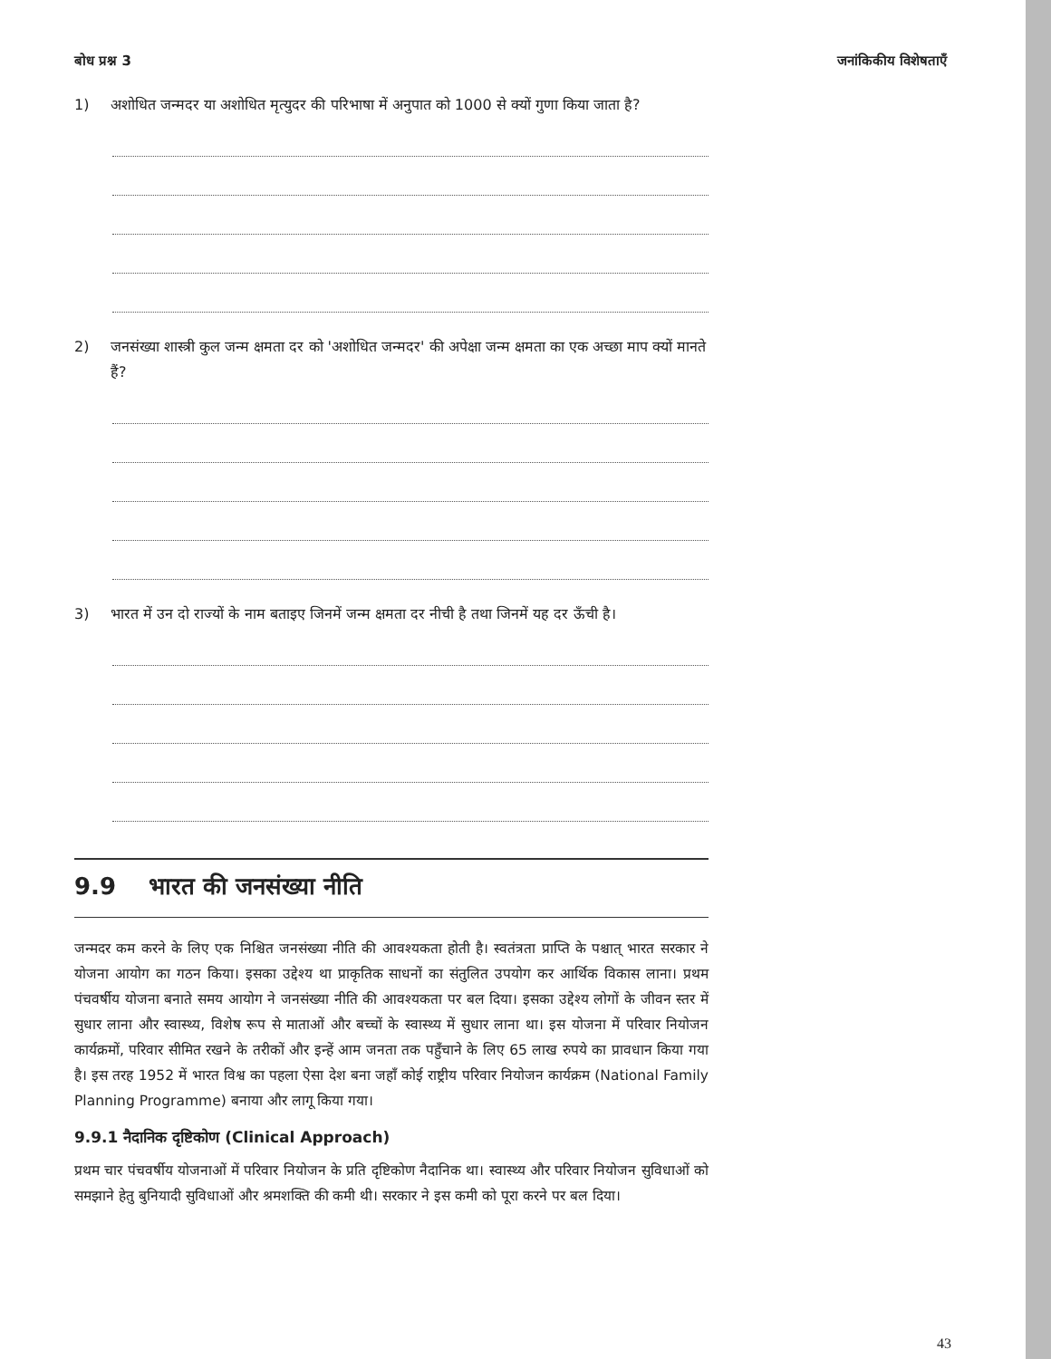बोध प्रश्न 3 जनांकिकीय विशेषताएँ
1) अशोधित जन्मदर या अशोधित मृत्युदर की परिभाषा में अनुपात को 1000 से क्यों गुणा किया जाता है?
2) जनसंख्या शास्त्री कुल जन्म क्षमता दर को 'अशोधित जन्मदर' की अपेक्षा जन्म क्षमता का एक अच्छा माप क्यों मानते हैं?
3) भारत में उन दो राज्यों के नाम बताइए जिनमें जन्म क्षमता दर नीची है तथा जिनमें यह दर ऊँची है।
9.9 भारत की जनसंख्या नीति
जन्मदर कम करने के लिए एक निश्चित जनसंख्या नीति की आवश्यकता होती है। स्वतंत्रता प्राप्ति के पश्चात् भारत सरकार ने योजना आयोग का गठन किया। इसका उद्देश्य था प्राकृतिक साधनों का संतुलित उपयोग कर आर्थिक विकास लाना। प्रथम पंचवर्षीय योजना बनाते समय आयोग ने जनसंख्या नीति की आवश्यकता पर बल दिया। इसका उद्देश्य लोगों के जीवन स्तर में सुधार लाना और स्वास्थ्य, विशेष रूप से माताओं और बच्चों के स्वास्थ्य में सुधार लाना था। इस योजना में परिवार नियोजन कार्यक्रमों, परिवार सीमित रखने के तरीकों और इन्हें आम जनता तक पहुँचाने के लिए 65 लाख रुपये का प्रावधान किया गया है। इस तरह 1952 में भारत विश्व का पहला ऐसा देश बना जहाँ कोई राष्ट्रीय परिवार नियोजन कार्यक्रम (National Family Planning Programme) बनाया और लागू किया गया।
9.9.1 नैदानिक दृष्टिकोण (Clinical Approach)
प्रथम चार पंचवर्षीय योजनाओं में परिवार नियोजन के प्रति दृष्टिकोण नैदानिक था। स्वास्थ्य और परिवार नियोजन सुविधाओं को समझाने हेतु बुनियादी सुविधाओं और श्रमशक्ति की कमी थी। सरकार ने इस कमी को पूरा करने पर बल दिया।
43